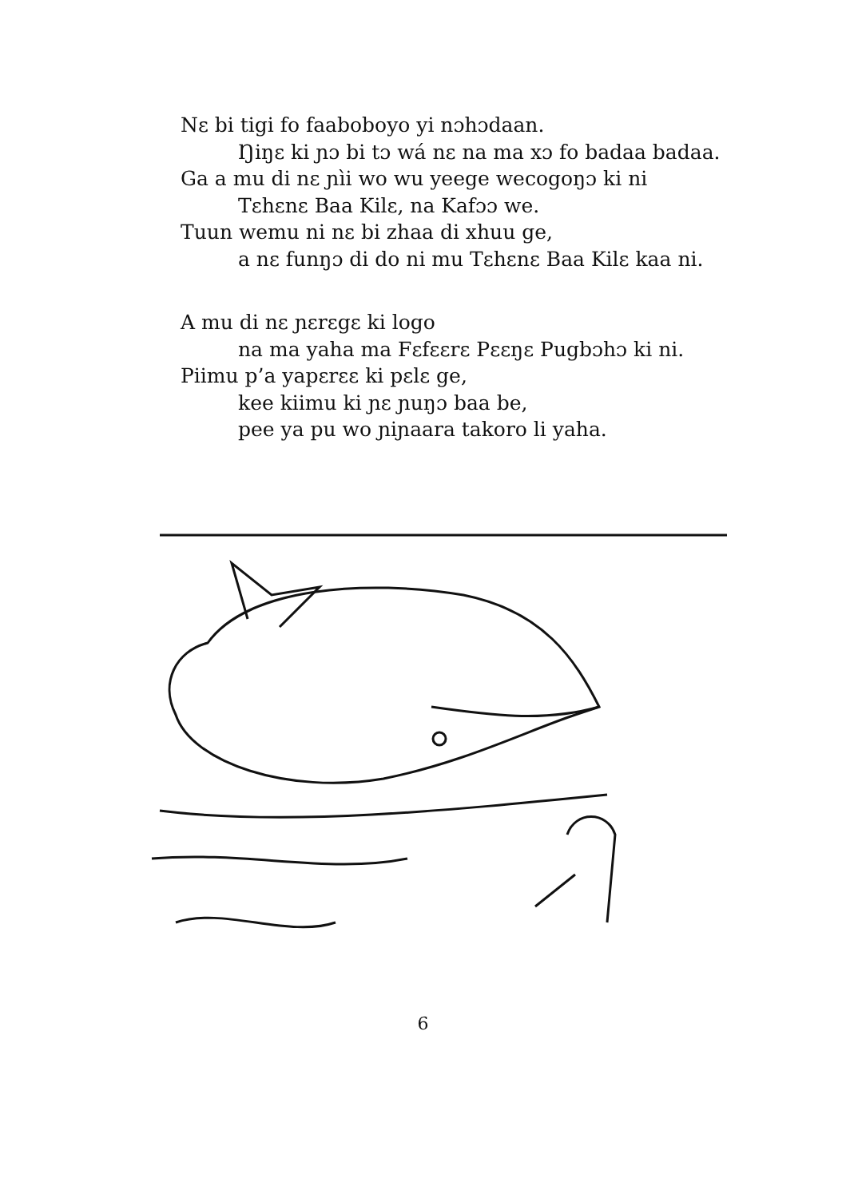Nɛ bi tigi fo faaboboyo yi nɔhɔdaan.
Ŋiŋɛ ki ɲɔ bi tɔ wá nɛ na ma xɔ fo badaa badaa.
Ga a mu di nɛ ɲìi wo wu yeege wecogoŋɔ ki ni
Tɛhɛnɛ Baa Kilɛ, na Kafɔɔ we.
Tuun wemu ni nɛ bi zhaa di xhuu ge,
a nɛ funŋɔ di do ni mu Tɛhɛnɛ Baa Kilɛ kaa ni.
A mu di nɛ ɲɛrɛgɛ ki logo
na ma yaha ma Fɛfɛɛrɛ Pɛɛŋɛ Pugbɔhɔ ki ni.
Piimu p’a yapɛrɛɛ ki pɛlɛ ge,
kee kiimu ki ɲɛ ɲuŋɔ baa be,
pee ya pu wo ɲiɲaara takoro li yaha.
6